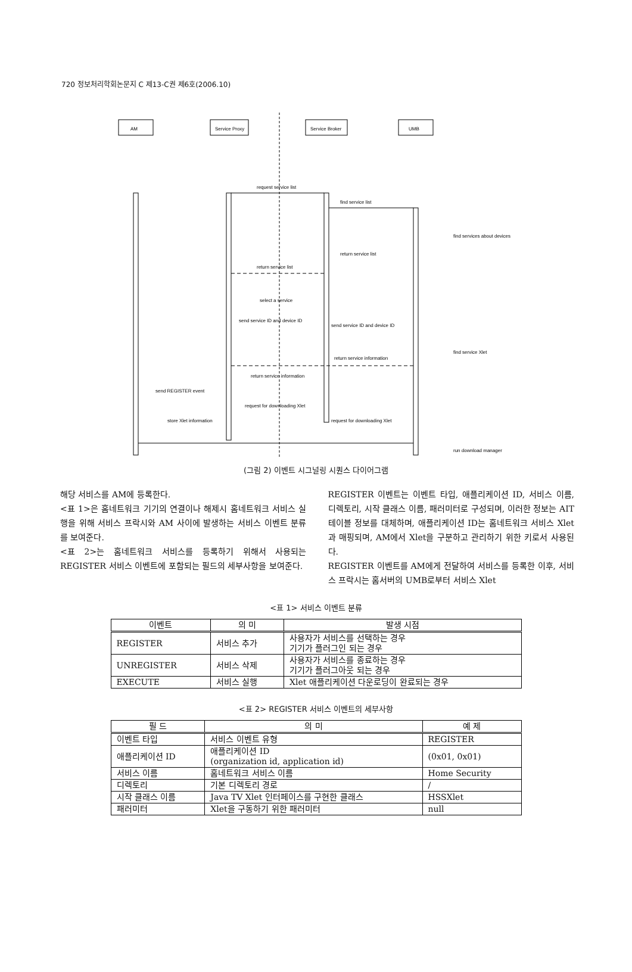720 정보처리학회논문지 C 제13-C권 제6호(2006.10)
AM
Service Proxy
Service Broker
UMB
request service list
find service list
find services about devices
return service list
return service list
select a service
send service ID and device ID
send service ID and device ID
find service Xlet
return service information
return service information
send REGISTER event
request for downloading Xlet
store Xlet information
request for downloading Xlet
run download manager
(그림 2) 이벤트 시그널링 시퀀스 다이어그램
해당 서비스를 AM에 등록한다.
<표 1>은 홈네트워크 기기의 연결이나 해제시 홈네트워크 서비스 실행을 위해 서비스 프락시와 AM 사이에 발생하는 서비스 이벤트 분류를 보여준다.
<표 2>는 홈네트워크 서비스를 등록하기 위해서 사용되는 REGISTER 서비스 이벤트에 포함되는 필드의 세부사항을 보여준다.
REGISTER 이벤트는 이벤트 타입, 애플리케이션 ID, 서비스 이름, 디렉토리, 시작 클래스 이름, 패러미터로 구성되며, 이러한 정보는 AIT 테이블 정보를 대체하며, 애플리케이션 ID는 홈네트워크 서비스 Xlet과 매핑되며, AM에서 Xlet을 구분하고 관리하기 위한 키로서 사용된다.
REGISTER 이벤트를 AM에게 전달하여 서비스를 등록한 이후, 서비스 프락시는 홈서버의 UMB로부터 서비스 Xlet
<표 1> 서비스 이벤트 분류
| 이벤트 | 의 미 | 발생 시점 |
| --- | --- | --- |
| REGISTER | 서비스 추가 | 사용자가 서비스를 선택하는 경우 기기가 플러그인 되는 경우 |
| UNREGISTER | 서비스 삭제 | 사용자가 서비스를 종료하는 경우 기기가 플러그아웃 되는 경우 |
| EXECUTE | 서비스 실행 | Xlet 애플리케이션 다운로딩이 완료되는 경우 |
<표 2> REGISTER 서비스 이벤트의 세부사항
| 필 드 | 의 미 | 예 제 |
| --- | --- | --- |
| 이벤트 타입 | 서비스 이벤트 유형 | REGISTER |
| 애플리케이션 ID | 애플리케이션 ID (organization id, application id) | (0x01, 0x01) |
| 서비스 이름 | 홈네트워크 서비스 이름 | Home Security |
| 디렉토리 | 기본 디렉토리 경로 | / |
| 시작 클래스 이름 | Java TV Xlet 인터페이스를 구현한 클래스 | HSSXlet |
| 패러미터 | Xlet을 구동하기 위한 패러미터 | null |